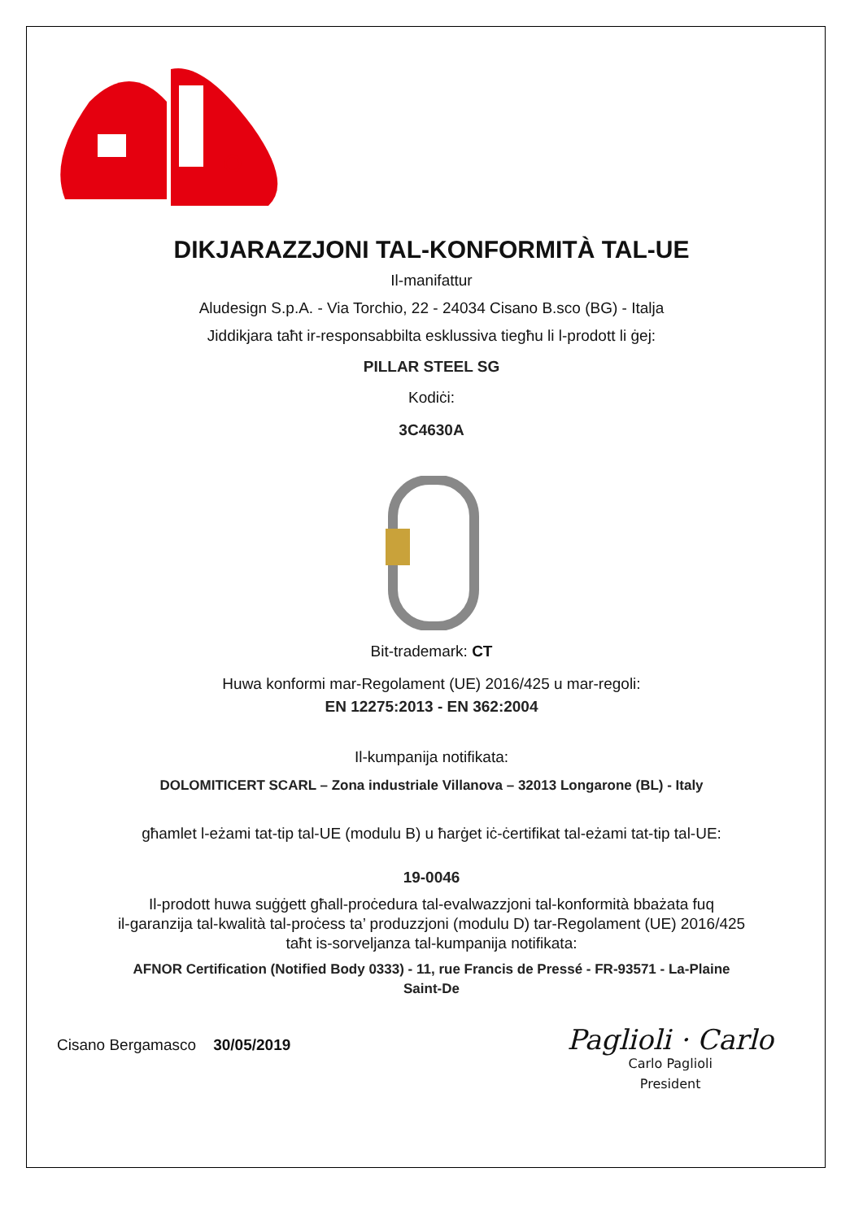DIKJARAZZJONI TAL-KONFORMITÀ TAL-UE
Il-manifattur
Aludesign S.p.A. - Via Torchio, 22 - 24034 Cisano B.sco (BG) - Italja
Jiddikjara taħt ir-responsabbilta esklussiva tiegħu li l-prodott li ġej:
PILLAR STEEL SG
Kodiċi:
3C4630A
Bit-trademark: CT
Huwa konformi mar-Regolament (UE) 2016/425 u mar-regoli:
EN 12275:2013 - EN 362:2004
Il-kumpanija notifikata:
DOLOMITICERT SCARL – Zona industriale Villanova – 32013 Longarone (BL) - Italy
għamlet l-eżami tat-tip tal-UE (modulu B) u ħarġet iċ-ċertifikat tal-eżami tat-tip tal-UE:
19-0046
Il-prodott huwa suġġett għall-proċedura tal-evalwazzjoni tal-konformità bbażata fuq
il-garanzija tal-kwalità tal-proċess ta’ produzzjoni (modulu D) tar-Regolament (UE) 2016/425
taħt is-sorveljanza tal-kumpanija notifikata:
AFNOR Certification (Notified Body 0333) - 11, rue Francis de Pressé - FR-93571 - La-Plaine
Saint-De
Cisano Bergamasco 30/05/2019
Paglioli · Carlo
Carlo Paglioli
President